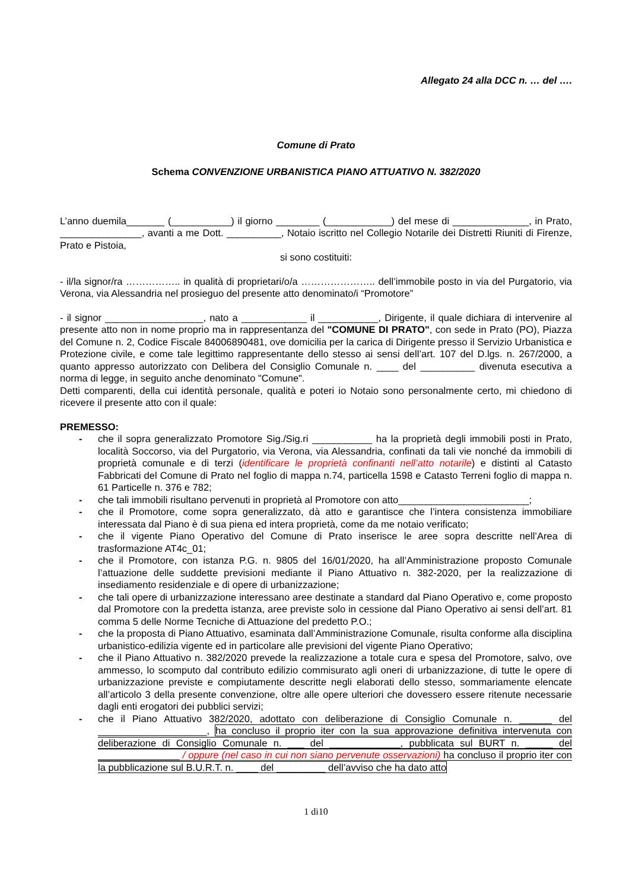Allegato 24 alla DCC n. … del ….
Comune di Prato
Schema CONVENZIONE URBANISTICA PIANO ATTUATIVO N. 382/2020
L’anno duemila_______ (___________) il giorno ________ (____________) del mese di ______________, in Prato, _______________, avanti a me Dott. __________, Notaio iscritto nel Collegio Notarile dei Distretti Riuniti di Firenze, Prato e Pistoia,
si sono costituiti:
- il/la signor/ra …………….. in qualità di proprietari/o/a ………………….. dell’immobile posto in via del Purgatorio, via Verona, via Alessandria nel prosieguo del presente atto denominato/i “Promotore”
- il signor __________________, nato a ____________ il ___________, Dirigente, il quale dichiara di intervenire al presente atto non in nome proprio ma in rappresentanza del "COMUNE DI PRATO", con sede in Prato (PO), Piazza del Comune n. 2, Codice Fiscale 84006890481, ove domicilia per la carica di Dirigente presso il Servizio Urbanistica e Protezione civile, e come tale legittimo rappresentante dello stesso ai sensi dell’art. 107 del D.lgs. n. 267/2000, a quanto appresso autorizzato con Delibera del Consiglio Comunale n. ____ del __________ divenuta esecutiva a norma di legge, in seguito anche denominato "Comune".
Detti comparenti, della cui identità personale, qualità e poteri io Notaio sono personalmente certo, mi chiedono di ricevere il presente atto con il quale:
PREMESSO:
- che il sopra generalizzato Promotore Sig./Sig.ri ___________ ha la proprietà degli immobili posti in Prato, località Soccorso, via del Purgatorio, via Verona, via Alessandria, confinati da tali vie nonché da immobili di proprietà comunale e di terzi (identificare le proprietà confinanti nell’atto notarile) e distinti al Catasto Fabbricati del Comune di Prato nel foglio di mappa n.74, particella 1598 e Catasto Terreni foglio di mappa n. 61 Particelle n. 376 e 782;
- che tali immobili risultano pervenuti in proprietà al Promotore con atto________________________;
- che il Promotore, come sopra generalizzato, dà atto e garantisce che l’intera consistenza immobiliare interessata dal Piano è di sua piena ed intera proprietà, come da me notaio verificato;
- che il vigente Piano Operativo del Comune di Prato inserisce le aree sopra descritte nell’Area di trasformazione AT4c_01;
- che il Promotore, con istanza P.G. n. 9805 del 16/01/2020, ha all’Amministrazione proposto Comunale l’attuazione delle suddette previsioni mediante il Piano Attuativo n. 382-2020, per la realizzazione di insediamento residenziale e di opere di urbanizzazione;
- che tali opere di urbanizzazione interessano aree destinate a standard dal Piano Operativo e, come proposto dal Promotore con la predetta istanza, aree previste solo in cessione dal Piano Operativo ai sensi dell’art. 81 comma 5 delle Norme Tecniche di Attuazione del predetto P.O.;
- che la proposta di Piano Attuativo, esaminata dall’Amministrazione Comunale, risulta conforme alla disciplina urbanistico-edilizia vigente ed in particolare alle previsioni del vigente Piano Operativo;
- che il Piano Attuativo n. 382/2020 prevede la realizzazione a totale cura e spesa del Promotore, salvo, ove ammesso, lo scomputo dal contributo edilizio commisurato agli oneri di urbanizzazione, di tutte le opere di urbanizzazione previste e compiutamente descritte negli elaborati dello stesso, sommariamente elencate all’articolo 3 della presente convenzione, oltre alle opere ulteriori che dovessero essere ritenute necessarie dagli enti erogatori dei pubblici servizi;
- che il Piano Attuativo 382/2020, adottato con deliberazione di Consiglio Comunale n. ______ del ____________________, ha concluso il proprio iter con la sua approvazione definitiva intervenuta con deliberazione di Consiglio Comunale n. ___ del _____________, pubblicata sul BURT n. _____ del _______________ / oppure (nel caso in cui non siano pervenute osservazioni) ha concluso il proprio iter con la pubblicazione sul B.U.R.T. n. ____ del _________ dell’avviso che ha dato atto
1 di10